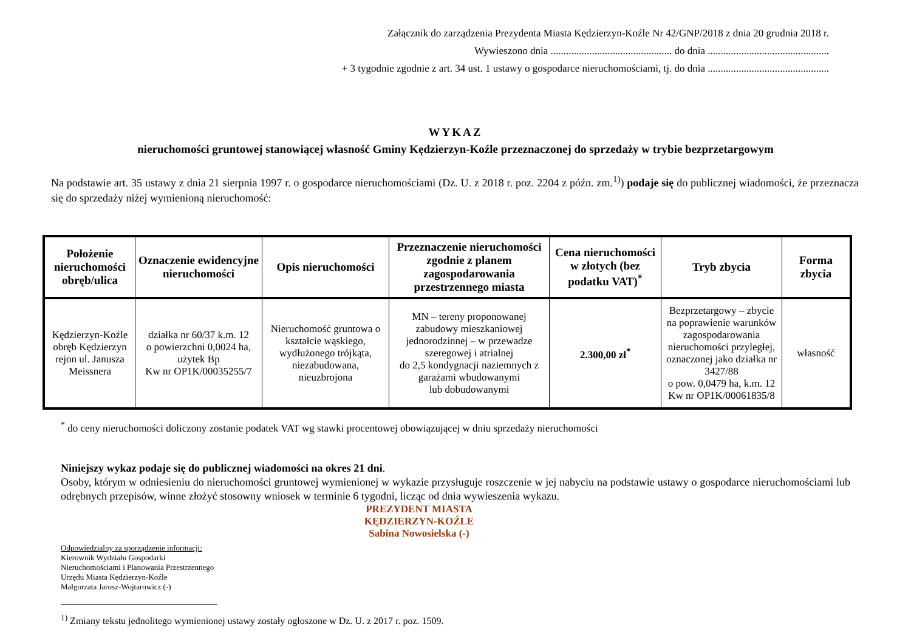Załącznik do zarządzenia Prezydenta Miasta Kędzierzyn-Koźle Nr 42/GNP/2018 z dnia 20 grudnia 2018 r.
Wywieszono dnia ............................................... do dnia ...............................................
+ 3 tygodnie zgodnie z art. 34 ust. 1 ustawy o gospodarce nieruchomościami, tj. do dnia ...............................................
WYKAZ
nieruchomości gruntowej stanowiącej własność Gminy Kędzierzyn-Koźle przeznaczonej do sprzedaży w trybie bezprzetargowym
Na podstawie art. 35 ustawy z dnia 21 sierpnia 1997 r. o gospodarce nieruchomościami (Dz. U. z 2018 r. poz. 2204 z późn. zm.<sup>1)</sup>) podaje się do publicznej wiadomości, że przeznacza się do sprzedaży niżej wymienioną nieruchomość:
| Położenie nieruchomości obręb/ulica | Oznaczenie ewidencyjne nieruchomości | Opis nieruchomości | Przeznaczenie nieruchomości zgodnie z planem zagospodarowania przestrzennego miasta | Cena nieruchomości w złotych (bez podatku VAT)<sup>*</sup> | Tryb zbycia | Forma zbycia |
| --- | --- | --- | --- | --- | --- | --- |
| Kędzierzyn-Koźle obręb Kędzierzyn rejon ul. Janusza Meissnera | działka nr 60/37 k.m. 12 o powierzchni 0,0024 ha, użytek Bp Kw nr OP1K/00035255/7 | Nieruchomość gruntowa o kształcie wąskiego, wydłużonego trójkąta, niezabudowana, nieuzbrojona | MN – tereny proponowanej zabudowy mieszkaniowej jednorodzinnej – w przewadze szeregowej i atrialnej do 2,5 kondygnacji naziemnych z garażami wbudowanymi lub dobudowanymi | 2.300,00 zł<sup>*</sup> | Bezprzetargowy – zbycie na poprawienie warunków zagospodarowania nieruchomości przyległej, oznaczonej jako działka nr 3427/88 o pow. 0,0479 ha, k.m. 12 Kw nr OP1K/00061835/8 | własność |
<sup>*</sup> do ceny nieruchomości doliczony zostanie podatek VAT wg stawki procentowej obowiązującej w dniu sprzedaży nieruchomości
Niniejszy wykaz podaje się do publicznej wiadomości na okres 21 dni.
Osoby, którym w odniesieniu do nieruchomości gruntowej wymienionej w wykazie przysługuje roszczenie w jej nabyciu na podstawie ustawy o gospodarce nieruchomościami lub odrębnych przepisów, winne złożyć stosowny wniosek w terminie 6 tygodni, licząc od dnia wywieszenia wykazu.
PREZYDENT MIASTA
KĘDZIERZYN-KOŹLE
Sabina Nowosielska (-)
Odpowiedzialny za sporządzenie informacji:
Kierownik Wydziału Gospodarki
Nieruchomościami i Planowania Przestrzennego
Urzędu Miasta Kędzierzyn-Koźle
Małgorzata Jarosz-Wojtarowicz (-)
<sup>1)</sup> Zmiany tekstu jednolitego wymienionej ustawy zostały ogłoszone w Dz. U. z 2017 r. poz. 1509.